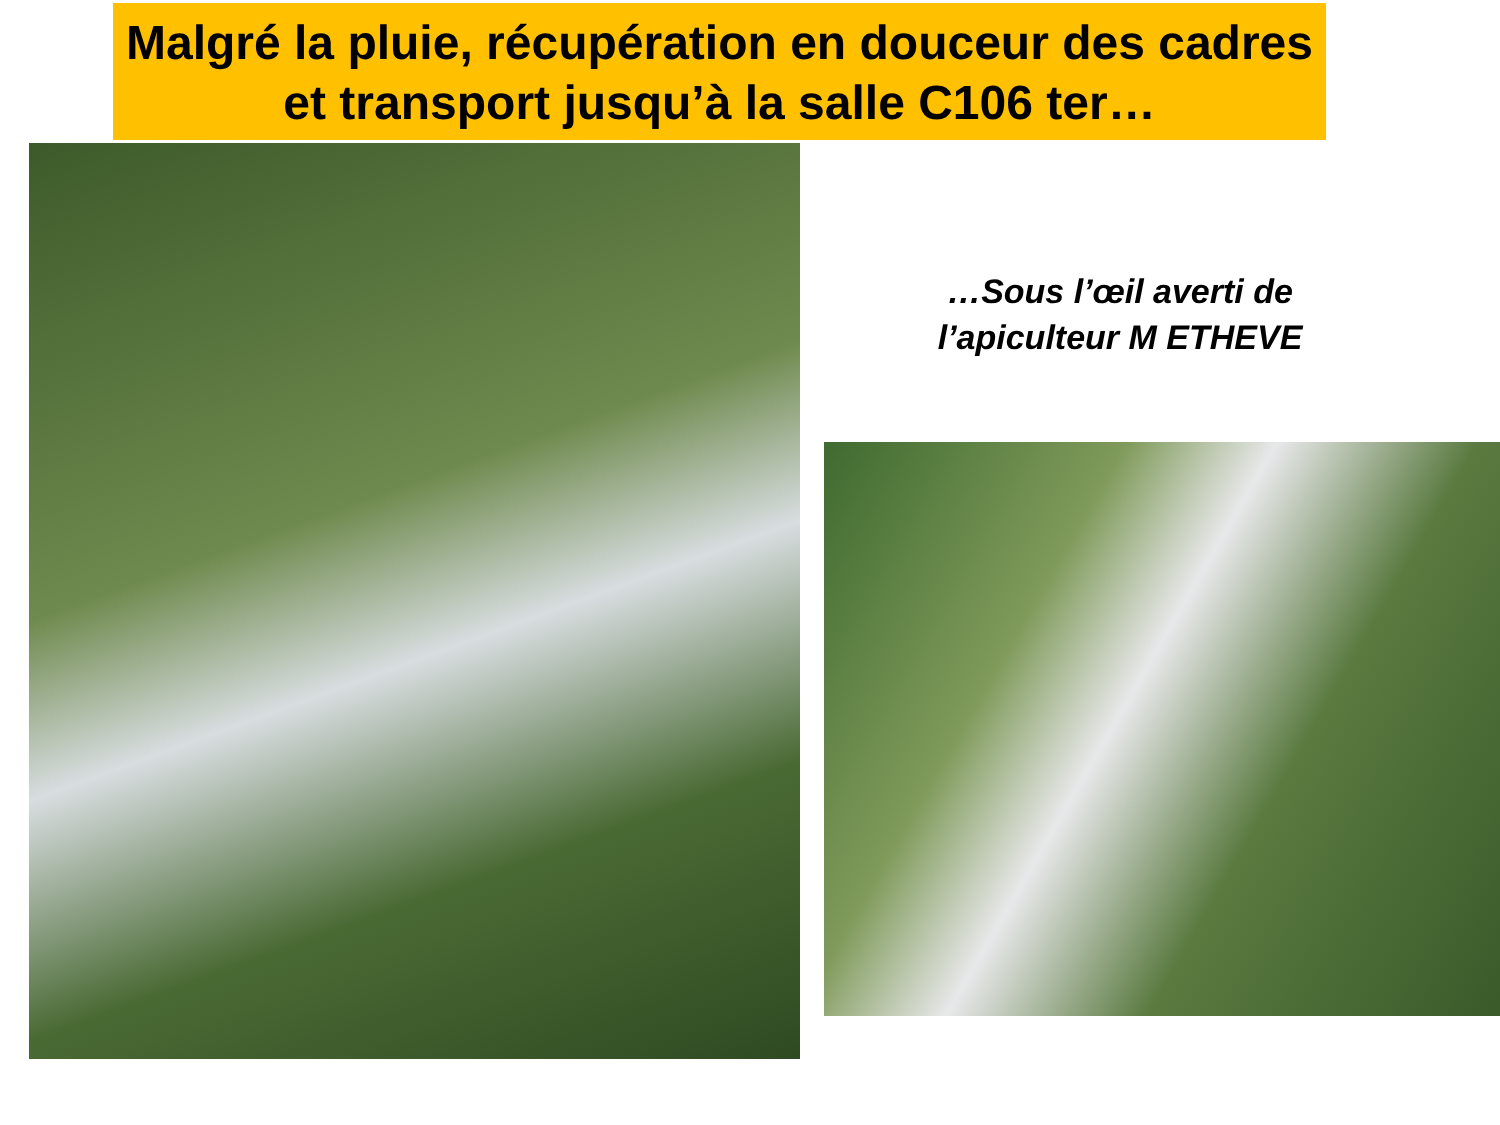Malgré la pluie, récupération en douceur des cadres et transport jusqu’à la salle C106 ter…
…Sous l’œil averti de l’apiculteur M ETHEVE